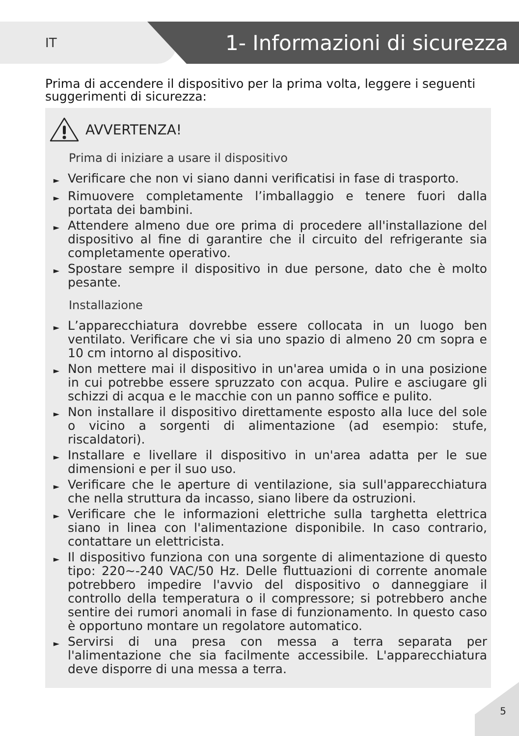IT
1- Informazioni di sicurezza
Prima di accendere il dispositivo per la prima volta, leggere i seguenti suggerimenti di sicurezza:
AVVERTENZA!
Prima di iniziare a usare il dispositivo
► Verificare che non vi siano danni verificatisi in fase di trasporto.
► Rimuovere completamente l’imballaggio e tenere fuori dalla portata dei bambini.
► Attendere almeno due ore prima di procedere all'installazione del dispositivo al fine di garantire che il circuito del refrigerante sia completamente operativo.
► Spostare sempre il dispositivo in due persone, dato che è molto pesante.
Installazione
► L’apparecchiatura dovrebbe essere collocata in un luogo ben ventilato. Verificare che vi sia uno spazio di almeno 20 cm sopra e 10 cm intorno al dispositivo.
► Non mettere mai il dispositivo in un'area umida o in una posizione in cui potrebbe essere spruzzato con acqua. Pulire e asciugare gli schizzi di acqua e le macchie con un panno soffice e pulito.
► Non installare il dispositivo direttamente esposto alla luce del sole o vicino a sorgenti di alimentazione (ad esempio: stufe, riscaldatori).
► Installare e livellare il dispositivo in un'area adatta per le sue dimensioni e per il suo uso.
► Verificare che le aperture di ventilazione, sia sull'apparecchiatura che nella struttura da incasso, siano libere da ostruzioni.
► Verificare che le informazioni elettriche sulla targhetta elettrica siano in linea con l'alimentazione disponibile. In caso contrario, contattare un elettricista.
► Il dispositivo funziona con una sorgente di alimentazione di questo tipo: 220~-240 VAC/50 Hz. Delle fluttuazioni di corrente anomale potrebbero impedire l'avvio del dispositivo o danneggiare il controllo della temperatura o il compressore; si potrebbero anche sentire dei rumori anomali in fase di funzionamento. In questo caso è opportuno montare un regolatore automatico.
► Servirsi di una presa con messa a terra separata per l'alimentazione che sia facilmente accessibile. L'apparecchiatura deve disporre di una messa a terra.
5